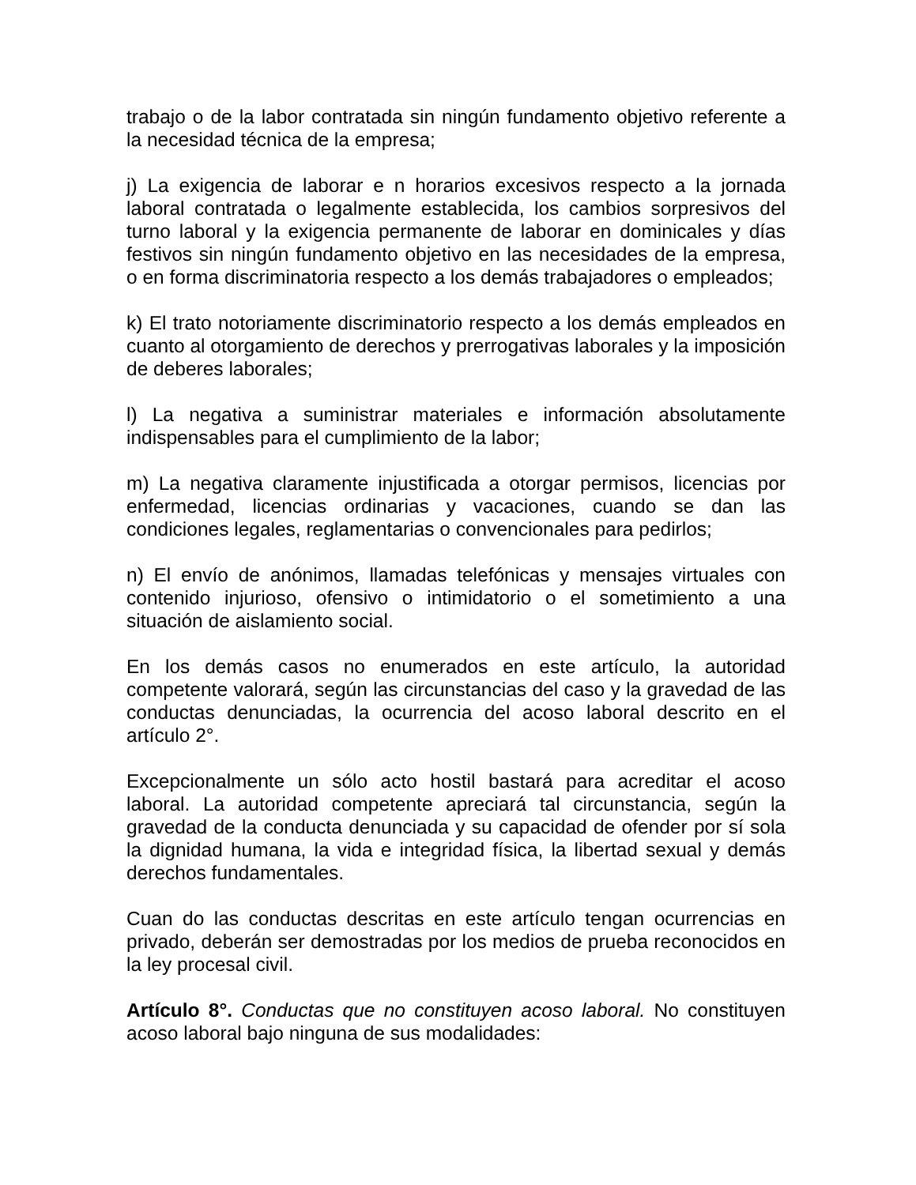trabajo o de la labor contratada sin ningún fundamento objetivo referente a la necesidad técnica de la empresa;
j) La exigencia de laborar e n horarios excesivos respecto a la jornada laboral contratada o legalmente establecida, los cambios sorpresivos del turno laboral y la exigencia permanente de laborar en dominicales y días festivos sin ningún fundamento objetivo en las necesidades de la empresa, o en forma discriminatoria respecto a los demás trabajadores o empleados;
k) El trato notoriamente discriminatorio respecto a los demás empleados en cuanto al otorgamiento de derechos y prerrogativas laborales y la imposición de deberes laborales;
l) La negativa a suministrar materiales e información absolutamente indispensables para el cumplimiento de la labor;
m) La negativa claramente injustificada a otorgar permisos, licencias por enfermedad, licencias ordinarias y vacaciones, cuando se dan las condiciones legales, reglamentarias o convencionales para pedirlos;
n) El envío de anónimos, llamadas telefónicas y mensajes virtuales con contenido injurioso, ofensivo o intimidatorio o el sometimiento a una situación de aislamiento social.
En los demás casos no enumerados en este artículo, la autoridad competente valorará, según las circunstancias del caso y la gravedad de las conductas denunciadas, la ocurrencia del acoso laboral descrito en el artículo 2°.
Excepcionalmente un sólo acto hostil bastará para acreditar el acoso laboral. La autoridad competente apreciará tal circunstancia, según la gravedad de la conducta denunciada y su capacidad de ofender por sí sola la dignidad humana, la vida e integridad física, la libertad sexual y demás derechos fundamentales.
Cuan do las conductas descritas en este artículo tengan ocurrencias en privado, deberán ser demostradas por los medios de prueba reconocidos en la ley procesal civil.
Artículo 8°. Conductas que no constituyen acoso laboral. No constituyen acoso laboral bajo ninguna de sus modalidades: